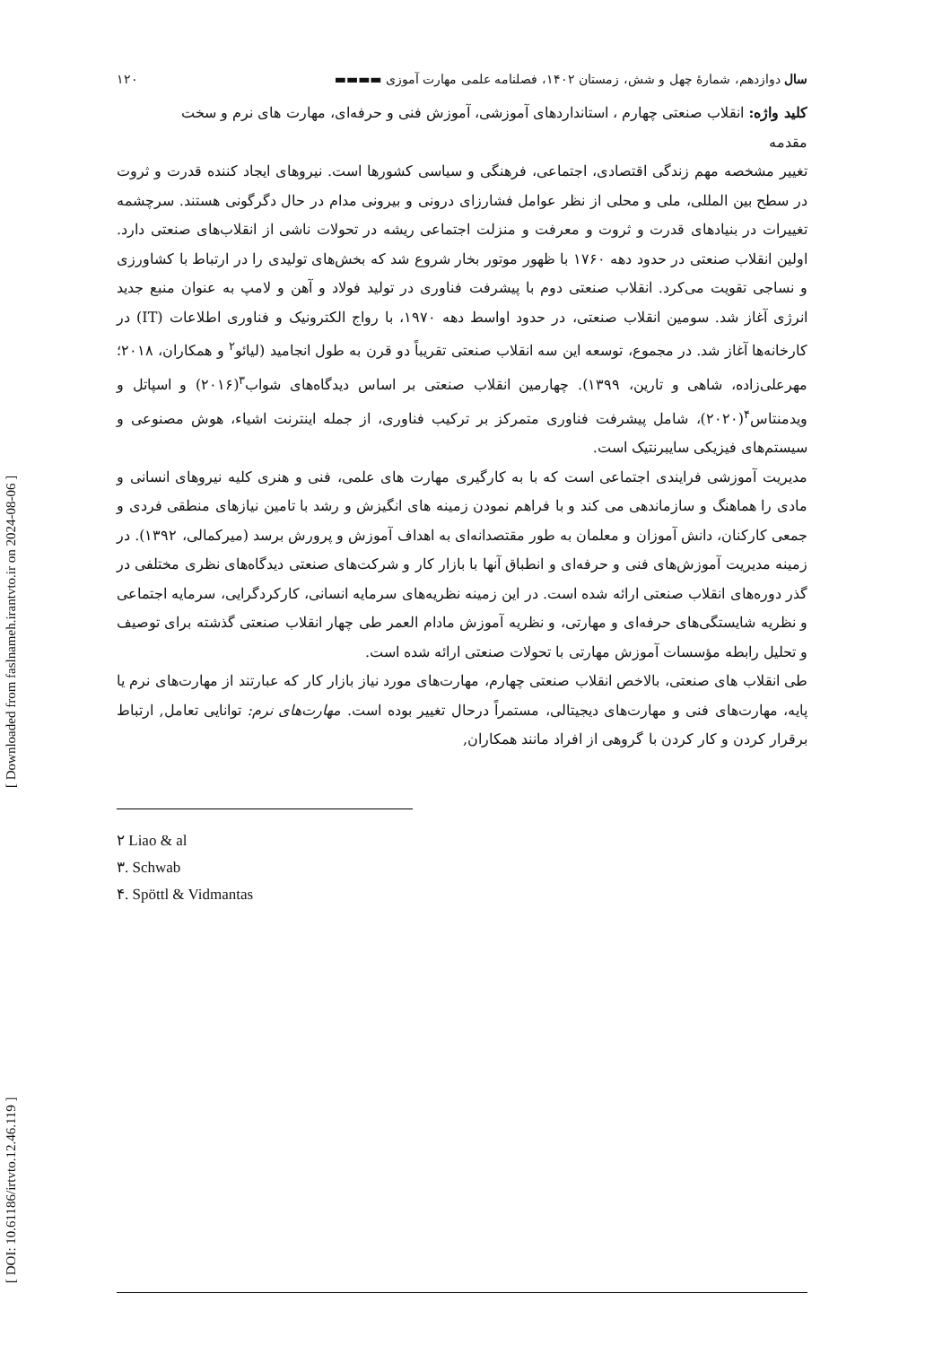[ DOI: 10.61186/irtvto.12.46.119 ] [ Downloaded from faslnameh.irantvto.ir on 2024-08-06 ]
سال دوازدهم، شمارهٔ چهل و شش، زمستان ۱۴۰۲، فصلنامه علمی مهارت آموزی ▬▬▬▬ ۱۲۰
کلید واژه: انقلاب صنعتی چهارم ، استانداردهای آموزشی، آموزش فنی و حرفه‌ای، مهارت های نرم و سخت
مقدمه
تغییر مشخصه مهم زندگی اقتصادی، اجتماعی، فرهنگی و سیاسی کشورها است. نیروهای ایجاد کننده قدرت و ثروت در سطح بین المللی، ملی و محلی از نظر عوامل فشارزای درونی و بیرونی مدام در حال دگرگونی هستند. سرچشمه تغییرات در بنیادهای قدرت و ثروت و معرفت و منزلت اجتماعی ریشه در تحولات ناشی از انقلاب‌های صنعتی دارد. اولین انقلاب صنعتی در حدود دهه ۱۷۶۰ با ظهور موتور بخار شروع شد که بخش‌های تولیدی را در ارتباط با کشاورزی و نساجی تقویت می‌کرد. انقلاب صنعتی دوم با پیشرفت فناوری در تولید فولاد و آهن و لامپ به عنوان منبع جدید انرژی آغاز شد. سومین انقلاب صنعتی، در حدود اواسط دهه ۱۹۷۰، با رواج الکترونیک و فناوری اطلاعات (IT) در کارخانه‌ها آغاز شد. در مجموع، توسعه این سه انقلاب صنعتی تقریباً دو قرن به طول انجامید (لیائو<sup>۲</sup> و همکاران، ۲۰۱۸؛ مهرعلی‌زاده، شاهی و تارین، ۱۳۹۹). چهارمین انقلاب صنعتی بر اساس دیدگاه‌های شواب<sup>۳</sup>(۲۰۱۶) و اسپاتل و ویدمنتاس<sup>۴</sup>(۲۰۲۰)، شامل پیشرفت فناوری متمرکز بر ترکیب فناوری، از جمله اینترنت اشیاء، هوش مصنوعی و سیستم‌های فیزیکی سایبرنتیک است.
مدیریت آموزشی فرایندی اجتماعی است که با به کارگیری مهارت های علمی، فنی و هنری کلیه نیروهای انسانی و مادی را هماهنگ و سازماندهی می کند و با فراهم نمودن زمینه های انگیزش و رشد با تامین نیازهای منطقی فردی و جمعی کارکنان، دانش آموزان و معلمان به طور مقتصدانه‌ای به اهداف آموزش و پرورش برسد (میرکمالی، ۱۳۹۲). در زمینه مدیریت آموزش‌های فنی و حرفه‌ای و انطباق آنها با بازار کار و شرکت‌های صنعتی دیدگاه‌های نظری مختلفی در گذر دوره‌های انقلاب صنعتی ارائه شده است. در این زمینه نظریه‌های سرمایه انسانی، کارکردگرایی، سرمایه اجتماعی و نظریه شایستگی‌های حرفه‌ای و مهارتی، و نظریه آموزش مادام العمر طی چهار انقلاب صنعتی گذشته برای توصیف و تحلیل رابطه مؤسسات آموزش مهارتی با تحولات صنعتی ارائه شده است.
طی انقلاب های صنعتی، بالاخص انقلاب صنعتی چهارم، مهارت‌های مورد نیاز بازار کار که عبارتند از مهارت‌های نرم یا پایه، مهارت‌های فنی و مهارت‌های دیجیتالی، مستمراً درحال تغییر بوده است. مهارت‌های نرم: توانایی تعامل, ارتباط برقرار کردن و کار کردن با گروهی از افراد مانند همکاران,
۲ Liao & al
۳. Schwab
۴. Spöttl & Vidmantas